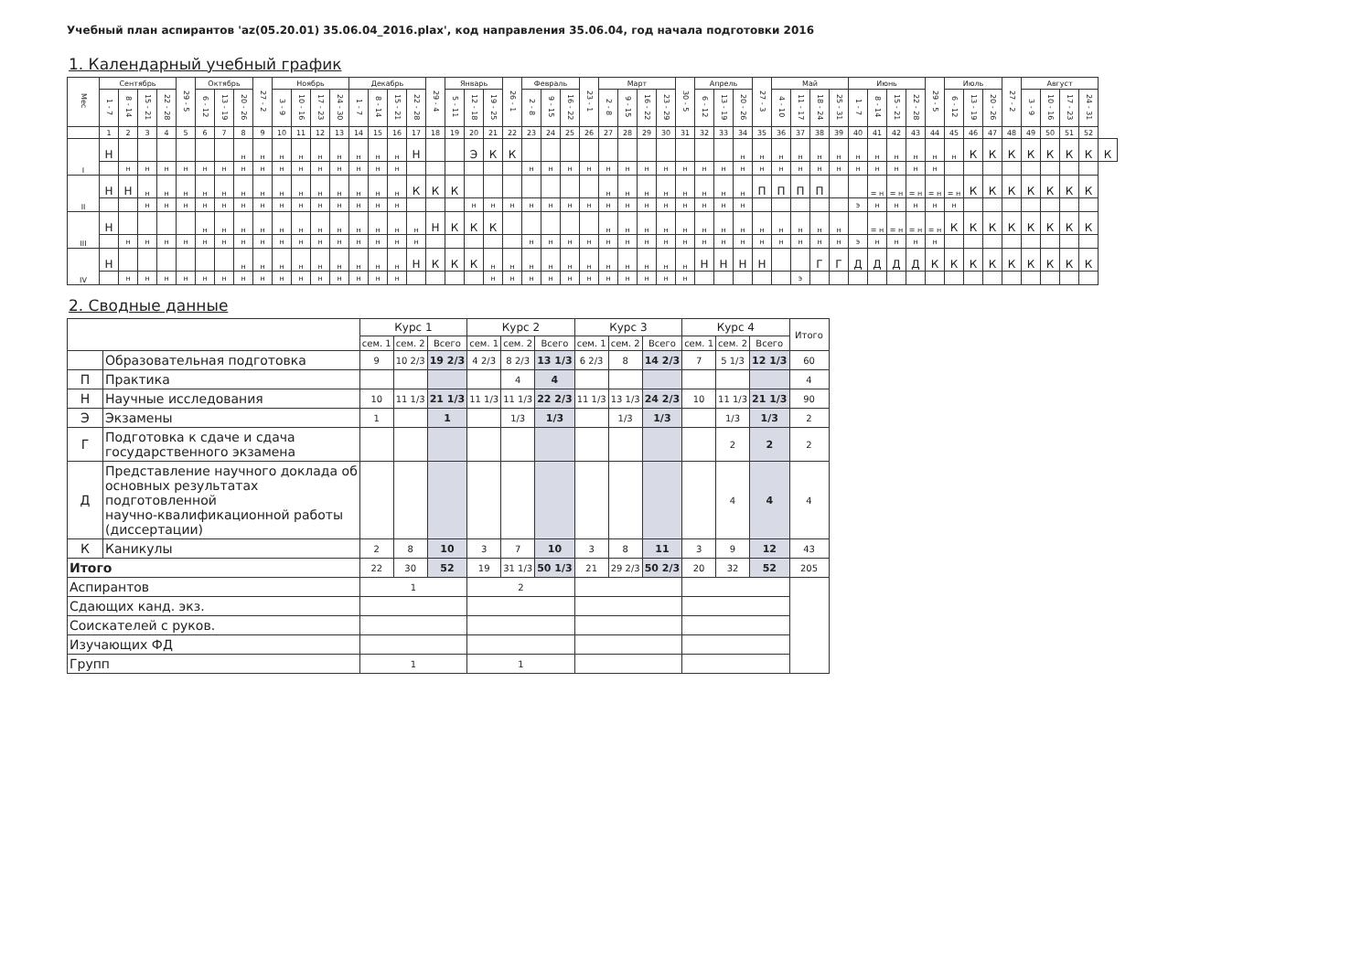Учебный план аспирантов 'az(05.20.01) 35.06.04_2016.plax', код направления 35.06.04, год начала подготовки 2016
1. Календарный учебный график
| Мес | Сентябрь | | | | 29 - 5 | Октябрь | | | 27 - 2 | Ноябрь | | | | Декабрь | | | | 29 - 4 | Январь | | | 26 - 1 | Февраль | | | 23 - 1 | Март | | | | 30 - 5 | Апрель | | | 27 - 3 | Май | | | | Июнь | | | | 29 - 5 | Июль | | | 27 - 2 | Август | | | | |
| --- | --- | --- | --- | --- | --- | --- | --- | --- | --- | --- | --- | --- | --- | --- | --- | --- | --- | --- | --- | --- | --- | --- | --- | --- | --- | --- | --- | --- | --- | --- | --- | --- | --- | --- | --- | --- | --- | --- | --- | --- | --- | --- | --- | --- | --- | --- | --- | --- | --- | --- | --- | --- | --- |
| | 1 - 7 | 8 - 14 | 15 - 21 | 22 - 28 | | 6 - 12 | 13 - 19 | 20 - 26 | | 3 - 9 | 10 - 16 | 17 - 23 | 24 - 30 | 1 - 7 | 8 - 14 | 15 - 21 | 22 - 28 | | 5 - 11 | 12 - 18 | 19 - 25 | | 2 - 8 | 9 - 15 | 16 - 22 | | 2 - 8 | 9 - 15 | 16 - 22 | 23 - 29 | | 6 - 12 | 13 - 19 | 20 - 26 | | 4 - 10 | 11 - 17 | 18 - 24 | 25 - 31 | 1 - 7 | 8 - 14 | 15 - 21 | 22 - 28 | | 6 - 12 | 13 - 19 | 20 - 26 | | 3 - 9 | 10 - 16 | 17 - 23 | 24 - 31 | |
| | 1 | 2 | 3 | 4 | 5 | 6 | 7 | 8 | 9 | 10 | 11 | 12 | 13 | 14 | 15 | 16 | 17 | 18 | 19 | 20 | 21 | 22 | 23 | 24 | 25 | 26 | 27 | 28 | 29 | 30 | 31 | 32 | 33 | 34 | 35 | 36 | 37 | 38 | 39 | 40 | 41 | 42 | 43 | 44 | 45 | 46 | 47 | 48 | 49 | 50 | 51 | 52 | |
| I | Н | | | | | | | н | н | н | н | н | н | н | н | н | Н | | | Э | К | К | | | | | | | | | | | | н | н | н | н | н | н | н | н | н | н | н | н | К | К | К | К | К | К | К | К |
| | | н | н | н | н | н | н | н | н | н | н | н | н | н | н | н | | | | | | | н | н | н | н | н | н | н | н | н | н | н | н | н | н | н | н | н | н | н | н | н | н | | | | | | | | | |
| II | Н | Н | н | н | н | н | н | н | н | н | н | н | н | н | н | н | К | К | К | | | | | | | | н | н | н | н | н | н | н | н | П | П | П | П | | | = н | = н | = н | = н | = н | К | К | К | К | К | К | К | |
| | | | н | н | н | н | н | н | н | н | н | н | н | н | н | н | | | | н | н | н | н | н | н | н | н | н | н | н | н | н | н | н | | | | | | э | н | н | н | н | н | | | | | | | | |
| III | Н | | | | | н | н | н | н | н | н | н | н | н | н | н | н | Н | К | К | К | | | | | | н | н | н | н | н | н | н | н | н | н | н | н | н | | = н | = н | = н | = н | К | К | К | К | К | К | К | К | |
| | | н | н | н | н | н | н | н | н | н | н | н | н | н | н | н | н | | | | | | н | н | н | н | н | н | н | н | н | н | н | н | н | н | н | н | н | э | н | н | н | н | | | | | | | | | |
| IV | Н | | | | | | | н | н | н | н | н | н | н | н | н | Н | К | К | К | н | н | н | н | н | н | н | н | н | н | н | Н | Н | Н | Н | | | Г | Г | Д | Д | Д | Д | К | К | К | К | К | К | К | К | К | |
| | | н | н | н | н | н | н | н | н | н | н | н | н | н | н | н | | | | | н | н | н | н | н | н | н | н | н | н | н | | | | | | э | | | | | | | | | | | | | | | | |
2. Сводные данные
| | | Курс 1 | | | Курс 2 | | | Курс 3 | | | Курс 4 | | | Итого |
| --- | --- | --- | --- | --- | --- | --- | --- | --- | --- | --- | --- | --- | --- | --- |
| | | сем. 1 | сем. 2 | Всего | сем. 1 | сем. 2 | Всего | сем. 1 | сем. 2 | Всего | сем. 1 | сем. 2 | Всего | |
| | Образовательная подготовка | 9 | 10 2/3 | 19 2/3 | 4 2/3 | 8 2/3 | 13 1/3 | 6 2/3 | 8 | 14 2/3 | 7 | 5 1/3 | 12 1/3 | 60 |
| П | Практика | | | | | 4 | 4 | | | | | | | 4 |
| Н | Научные исследования | 10 | 11 1/3 | 21 1/3 | 11 1/3 | 11 1/3 | 22 2/3 | 11 1/3 | 13 1/3 | 24 2/3 | 10 | 11 1/3 | 21 1/3 | 90 |
| Э | Экзамены | 1 | | 1 | | 1/3 | 1/3 | | 1/3 | 1/3 | | 1/3 | 1/3 | 2 |
| Г | Подготовка к сдаче и сдача государственного экзамена | | | | | | | | | | | 2 | 2 | 2 |
| Д | Представление научного доклада об основных результатах подготовленной научно-квалификационной работы (диссертации) | | | | | | | | | | | 4 | 4 | 4 |
| К | Каникулы | 2 | 8 | 10 | 3 | 7 | 10 | 3 | 8 | 11 | 3 | 9 | 12 | 43 |
| Итого | | 22 | 30 | 52 | 19 | 31 1/3 | 50 1/3 | 21 | 29 2/3 | 50 2/3 | 20 | 32 | 52 | 205 |
| Аспирантов | | 1 | | | 2 | | | | | | | | | |
| Сдающих канд. экз. | | | | | | | | | | | | | | |
| Соискателей с руков. | | | | | | | | | | | | | | |
| Изучающих ФД | | | | | | | | | | | | | | |
| Групп | | 1 | | | 1 | | | | | | | | | |